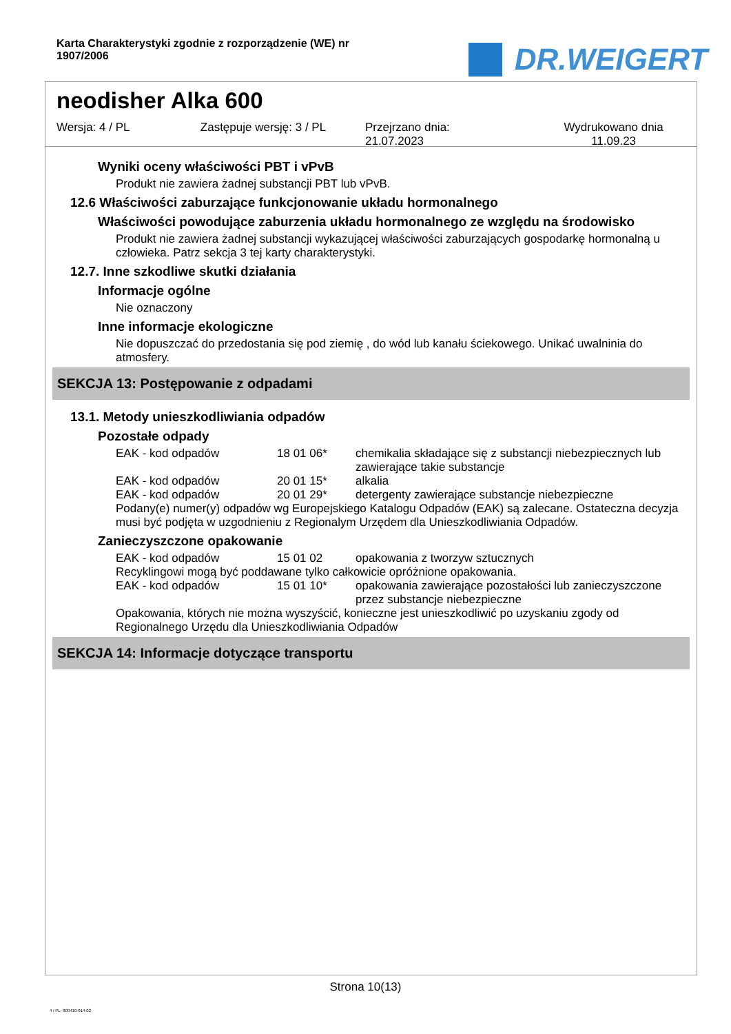Karta Charakterystyki zgodnie z rozporządzenie (WE) nr 1907/2006
DR.WEIGERT
neodisher Alka 600
Wersja: 4 / PL Zastępuje wersję: 3 / PL Przejrzano dnia:
21.07.2023
Wydrukowano dnia
11.09.23
Wyniki oceny właściwości PBT i vPvB
Produkt nie zawiera żadnej substancji PBT lub vPvB.
12.6 Właściwości zaburzające funkcjonowanie układu hormonalnego
Właściwości powodujące zaburzenia układu hormonalnego ze względu na środowisko
Produkt nie zawiera żadnej substancji wykazującej właściwości zaburzających gospodarkę hormonalną u człowieka. Patrz sekcja 3 tej karty charakterystyki.
12.7. Inne szkodliwe skutki działania
Informacje ogólne
Nie oznaczony
Inne informacje ekologiczne
Nie dopuszczać do przedostania się pod ziemię , do wód lub kanału ściekowego. Unikać uwalninia do atmosfery.
SEKCJA 13: Postępowanie z odpadami
13.1. Metody unieszkodliwiania odpadów
Pozostałe odpady
| EAK - kod odpadów | 18 01 06* | chemikalia składające się z substancji niebezpiecznych lub zawierające takie substancje |
| EAK - kod odpadów | 20 01 15* | alkalia |
| EAK - kod odpadów | 20 01 29* | detergenty zawierające substancje niebezpieczne |
Podany(e) numer(y) odpadów wg Europejskiego Katalogu Odpadów (EAK) są zalecane. Ostateczna decyzja musi być podjęta w uzgodnieniu z Regionalym Urzędem dla Unieszkodliwiania Odpadów.
Zanieczyszczone opakowanie
| EAK - kod odpadów | 15 01 02 | opakowania z tworzyw sztucznych |
Recyklingowi mogą być poddawane tylko całkowicie opróżnione opakowania.
| EAK - kod odpadów | 15 01 10* | opakowania zawierające pozostałości lub zanieczyszczone przez substancje niebezpieczne |
Opakowania, których nie można wyszyścić, konieczne jest unieszkodliwić po uzyskaniu zgody od Regionalnego Urzędu dla Unieszkodliwiania Odpadów
SEKCJA 14: Informacje dotyczące transportu
Strona 10(13)
4 / PL- 800410-014-02